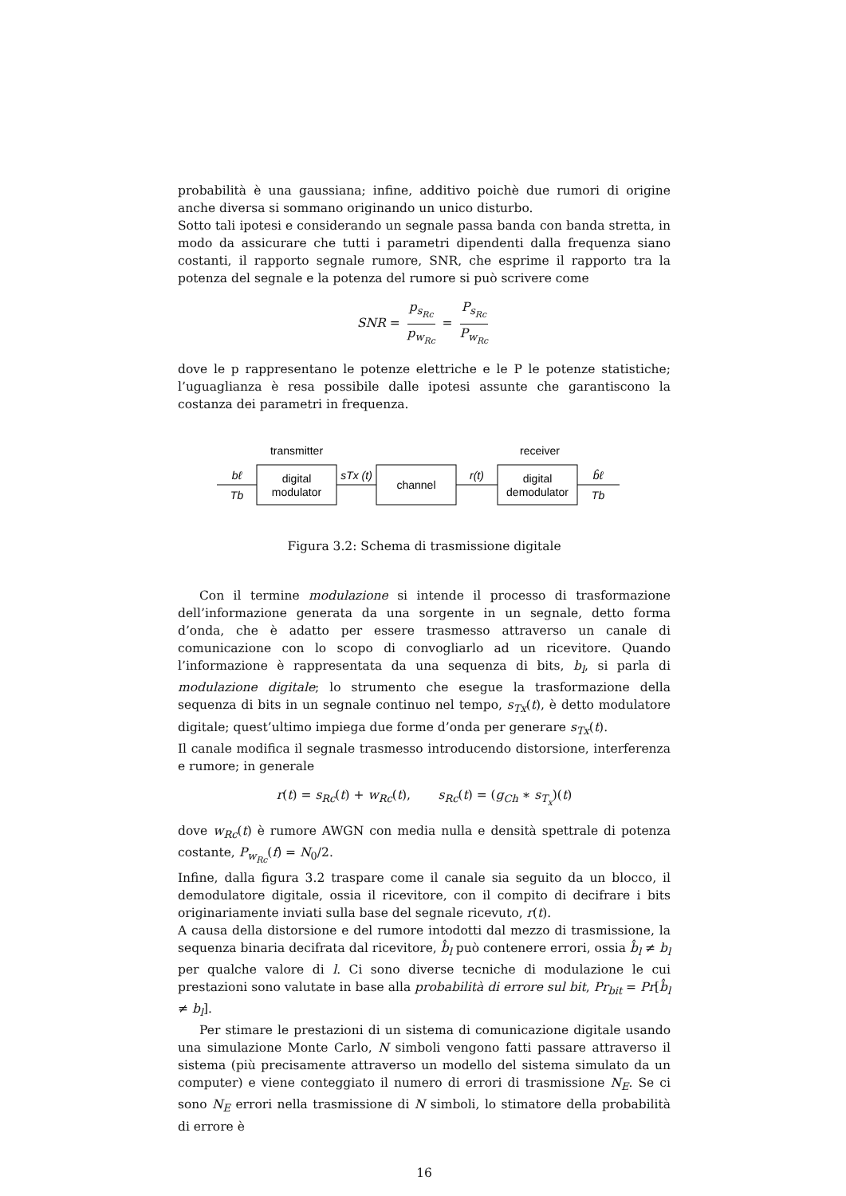probabilità è una gaussiana; infine, additivo poichè due rumori di origine anche diversa si sommano originando un unico disturbo.
Sotto tali ipotesi e considerando un segnale passa banda con banda stretta, in modo da assicurare che tutti i parametri dipendenti dalla frequenza siano costanti, il rapporto segnale rumore, SNR, che esprime il rapporto tra la potenza del segnale e la potenza del rumore si può scrivere come
SNR = p<sub>s<sub>Rc</sub></sub> p<sub>w<sub>Rc</sub></sub> = P<sub>s<sub>Rc</sub></sub> P<sub>w<sub>Rc</sub></sub>
dove le p rappresentano le potenze elettriche e le P le potenze statistiche; l’uguaglianza è resa possibile dalle ipotesi assunte che garantiscono la costanza dei parametri in frequenza.
transmitter
receiver
digital
modulator
channel
digital
demodulator
bℓ
Tb
sTx (t)
r(t)
b̂ℓ
Tb
Figura 3.2: Schema di trasmissione digitale
Con il termine modulazione si intende il processo di trasformazione dell’informazione generata da una sorgente in un segnale, detto forma d’onda, che è adatto per essere trasmesso attraverso un canale di comunicazione con lo scopo di convogliarlo ad un ricevitore. Quando l’informazione è rappresentata da una sequenza di bits, b<sub>l</sub>, si parla di modulazione digitale; lo strumento che esegue la trasformazione della sequenza di bits in un segnale continuo nel tempo, s<sub>Tx</sub>(t), è detto modulatore digitale; quest’ultimo impiega due forme d’onda per generare s<sub>Tx</sub>(t).
Il canale modifica il segnale trasmesso introducendo distorsione, interferenza e rumore; in generale
r(t) = s<sub>Rc</sub>(t) + w<sub>Rc</sub>(t), s<sub>Rc</sub>(t) = (g<sub>Ch</sub> ∗ s<sub>T<sub>x</sub></sub>)(t)
dove w<sub>Rc</sub>(t) è rumore AWGN con media nulla e densità spettrale di potenza costante, P<sub>w<sub>Rc</sub></sub>(f) = N<sub>0</sub>/2.
Infine, dalla figura 3.2 traspare come il canale sia seguito da un blocco, il demodulatore digitale, ossia il ricevitore, con il compito di decifrare i bits originariamente inviati sulla base del segnale ricevuto, r(t).
A causa della distorsione e del rumore intodotti dal mezzo di trasmissione, la sequenza binaria decifrata dal ricevitore, b̂<sub>l</sub> può contenere errori, ossia b̂<sub>l</sub> ≠ b<sub>l</sub> per qualche valore di l. Ci sono diverse tecniche di modulazione le cui prestazioni sono valutate in base alla probabilità di errore sul bit, Pr<sub>bit</sub> = Pr[b̂<sub>l</sub> ≠ b<sub>l</sub>].
Per stimare le prestazioni di un sistema di comunicazione digitale usando una simulazione Monte Carlo, N simboli vengono fatti passare attraverso il sistema (più precisamente attraverso un modello del sistema simulato da un computer) e viene conteggiato il numero di errori di trasmissione N<sub>E</sub>. Se ci sono N<sub>E</sub> errori nella trasmissione di N simboli, lo stimatore della probabilità di errore è
16